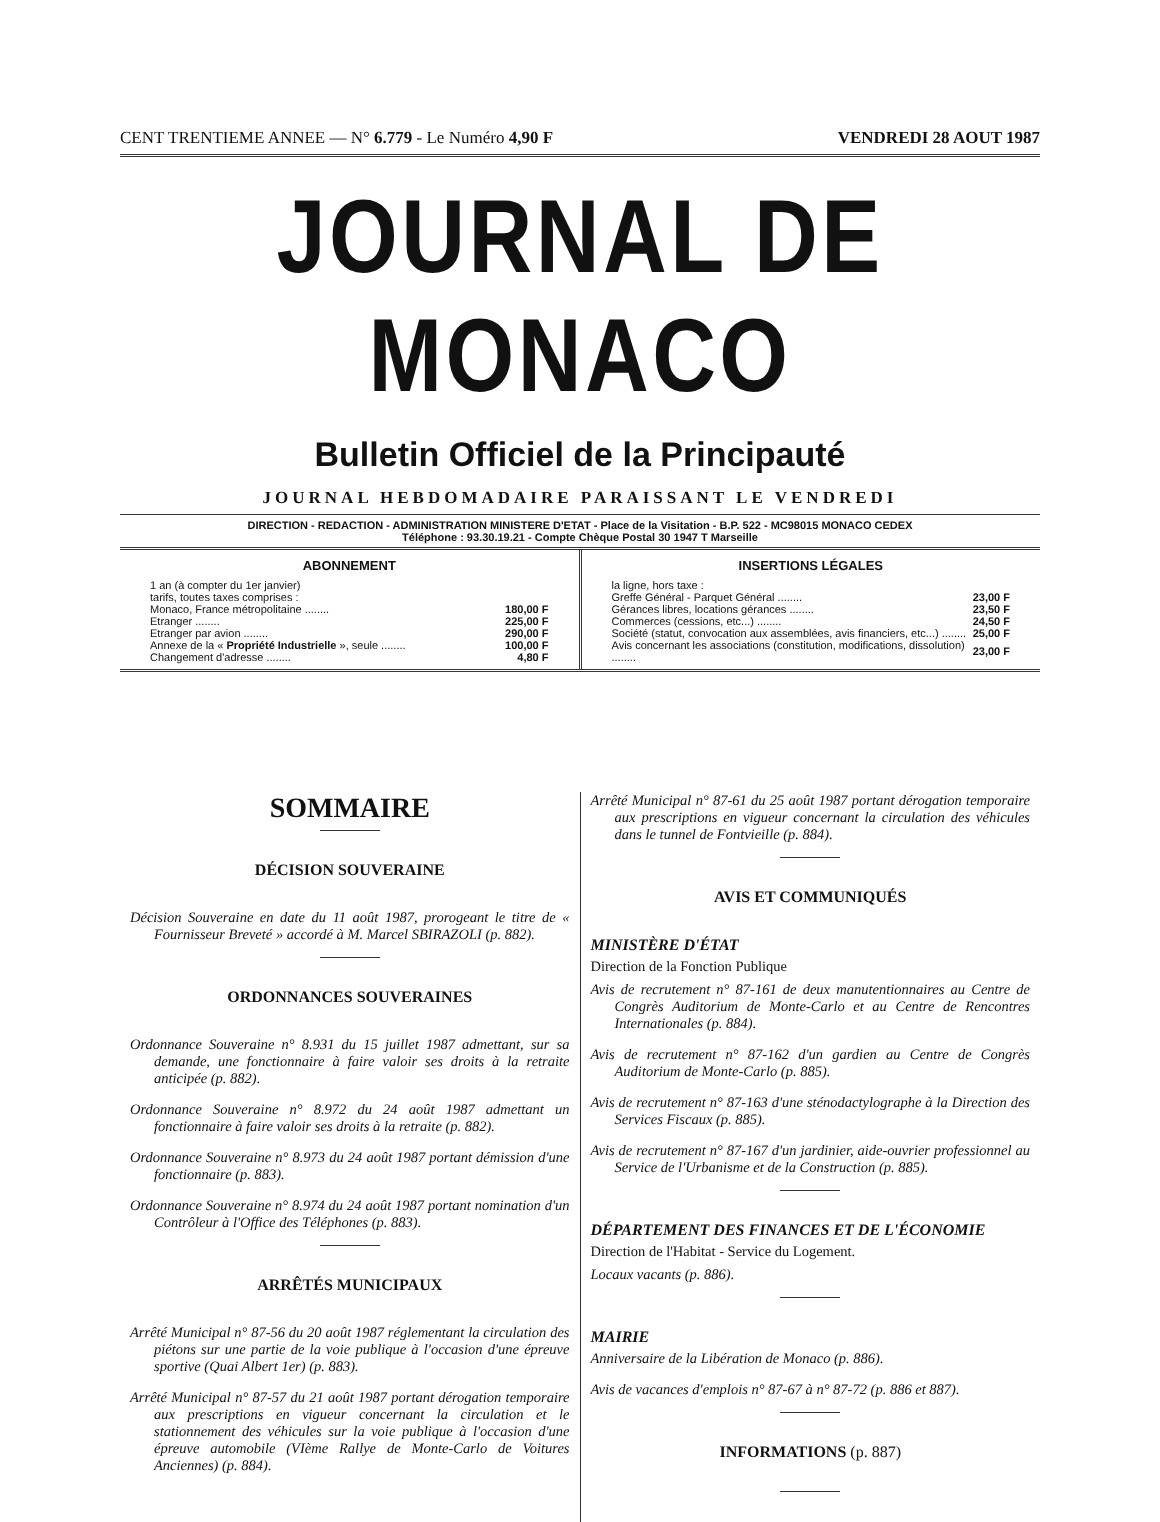CENT TRENTIEME ANNEE — N° 6.779 - Le Numéro 4,90 F VENDREDI 28 AOUT 1987
JOURNAL DE MONACO
Bulletin Officiel de la Principauté
JOURNAL HEBDOMADAIRE PARAISSANT LE VENDREDI
DIRECTION - REDACTION - ADMINISTRATION MINISTERE D'ETAT - Place de la Visitation - B.P. 522 - MC98015 MONACO CEDEX
Téléphone : 93.30.19.21 - Compte Chèque Postal 30 1947 T Marseille
ABONNEMENT
| 1 an (à compter du 1er janvier) | |
| tarifs, toutes taxes comprises : | |
| Monaco, France métropolitaine ........ | 180,00 F |
| Etranger ........ | 225,00 F |
| Etranger par avion ........ | 290,00 F |
| Annexe de la « Propriété Industrielle », seule ........ | 100,00 F |
| Changement d'adresse ........ | 4,80 F |
INSERTIONS LÉGALES
| la ligne, hors taxe : | |
| Greffe Général - Parquet Général ........ | 23,00 F |
| Gérances libres, locations gérances ........ | 23,50 F |
| Commerces (cessions, etc...) ........ | 24,50 F |
| Société (statut, convocation aux assemblées, avis financiers, etc...) ........ | 25,00 F |
| Avis concernant les associations (constitution, modifications, dissolution) ........ | 23,00 F |
SOMMAIRE
DÉCISION SOUVERAINE
Décision Souveraine en date du 11 août 1987, prorogeant le titre de « Fournisseur Breveté » accordé à M. Marcel SBIRAZOLI (p. 882).
ORDONNANCES SOUVERAINES
Ordonnance Souveraine n° 8.931 du 15 juillet 1987 admettant, sur sa demande, une fonctionnaire à faire valoir ses droits à la retraite anticipée (p. 882).
Ordonnance Souveraine n° 8.972 du 24 août 1987 admettant un fonctionnaire à faire valoir ses droits à la retraite (p. 882).
Ordonnance Souveraine n° 8.973 du 24 août 1987 portant démission d'une fonctionnaire (p. 883).
Ordonnance Souveraine n° 8.974 du 24 août 1987 portant nomination d'un Contrôleur à l'Office des Téléphones (p. 883).
ARRÊTÉS MUNICIPAUX
Arrêté Municipal n° 87-56 du 20 août 1987 réglementant la circulation des piétons sur une partie de la voie publique à l'occasion d'une épreuve sportive (Quai Albert 1er) (p. 883).
Arrêté Municipal n° 87-57 du 21 août 1987 portant dérogation temporaire aux prescriptions en vigueur concernant la circulation et le stationnement des véhicules sur la voie publique à l'occasion d'une épreuve automobile (VIème Rallye de Monte-Carlo de Voitures Anciennes) (p. 884).
Arrêté Municipal n° 87-61 du 25 août 1987 portant dérogation temporaire aux prescriptions en vigueur concernant la circulation des véhicules dans le tunnel de Fontvieille (p. 884).
AVIS ET COMMUNIQUÉS
MINISTÈRE D'ÉTAT
Direction de la Fonction Publique
Avis de recrutement n° 87-161 de deux manutentionnaires au Centre de Congrès Auditorium de Monte-Carlo et au Centre de Rencontres Internationales (p. 884).
Avis de recrutement n° 87-162 d'un gardien au Centre de Congrès Auditorium de Monte-Carlo (p. 885).
Avis de recrutement n° 87-163 d'une sténodactylographe à la Direction des Services Fiscaux (p. 885).
Avis de recrutement n° 87-167 d'un jardinier, aide-ouvrier professionnel au Service de l'Urbanisme et de la Construction (p. 885).
DÉPARTEMENT DES FINANCES ET DE L'ÉCONOMIE
Direction de l'Habitat - Service du Logement.
Locaux vacants (p. 886).
MAIRIE
Anniversaire de la Libération de Monaco (p. 886).
Avis de vacances d'emplois n° 87-67 à n° 87-72 (p. 886 et 887).
INFORMATIONS (p. 887)